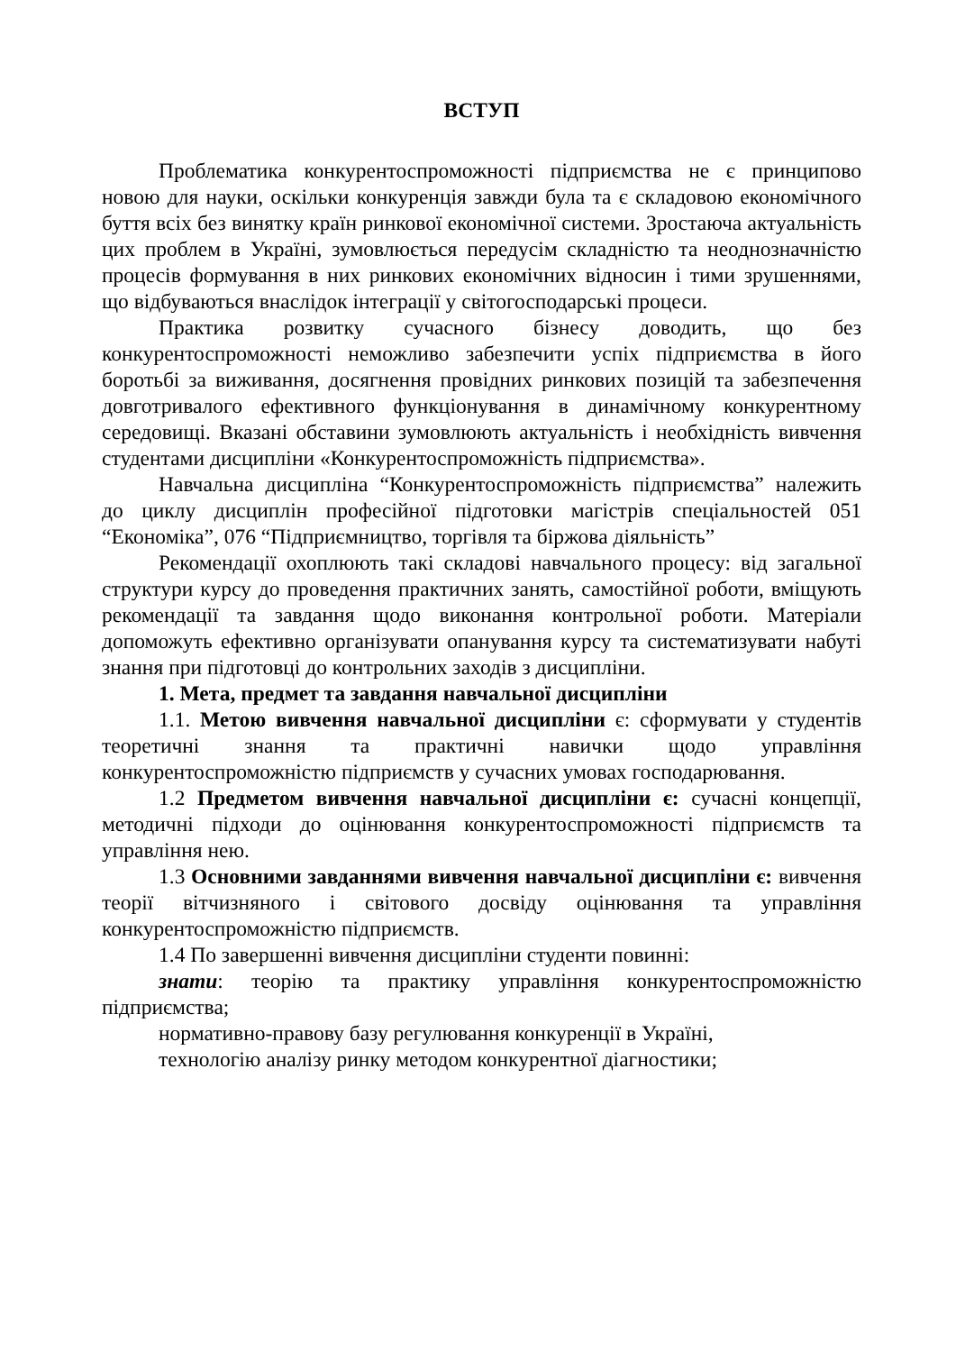ВСТУП
Проблематика конкурентоспроможності підприємства не є принципово новою для науки, оскільки конкуренція завжди була та є складовою економічного буття всіх без винятку країн ринкової економічної системи. Зростаюча актуальність цих проблем в Україні, зумовлюється передусім складністю та неоднозначністю процесів формування в них ринкових економічних відносин і тими зрушеннями, що відбуваються внаслідок інтеграції у світогосподарські процеси.
Практика розвитку сучасного бізнесу доводить, що без конкурентоспроможності неможливо забезпечити успіх підприємства в його боротьбі за виживання, досягнення провідних ринкових позицій та забезпечення довготривалого ефективного функціонування в динамічному конкурентному середовищі. Вказані обставини зумовлюють актуальність і необхідність вивчення студентами дисципліни «Конкурентоспроможність підприємства».
Навчальна дисципліна “Конкурентоспроможність підприємства” належить до циклу дисциплін професійної підготовки магістрів спеціальностей 051 “Економіка”, 076 “Підприємництво, торгівля та біржова діяльність”
Рекомендації охоплюють такі складові навчального процесу: від загальної структури курсу до проведення практичних занять, самостійної роботи, вміщують рекомендації та завдання щодо виконання контрольної роботи. Матеріали допоможуть ефективно організувати опанування курсу та систематизувати набуті знання при підготовці до контрольних заходів з дисципліни.
1. Мета, предмет та завдання навчальної дисципліни
1.1. Метою вивчення навчальної дисципліни є: сформувати у студентів теоретичні знання та практичні навички щодо управління конкурентоспроможністю підприємств у сучасних умовах господарювання.
1.2 Предметом вивчення навчальної дисципліни є: сучасні концепції, методичні підходи до оцінювання конкурентоспроможності підприємств та управління нею.
1.3 Основними завданнями вивчення навчальної дисципліни є: вивчення теорії вітчизняного і світового досвіду оцінювання та управління конкурентоспроможністю підприємств.
1.4 По завершенні вивчення дисципліни студенти повинні:
знати: теорію та практику управління конкурентоспроможністю підприємства;
нормативно-правову базу регулювання конкуренції в Україні,
технологію аналізу ринку методом конкурентної діагностики;